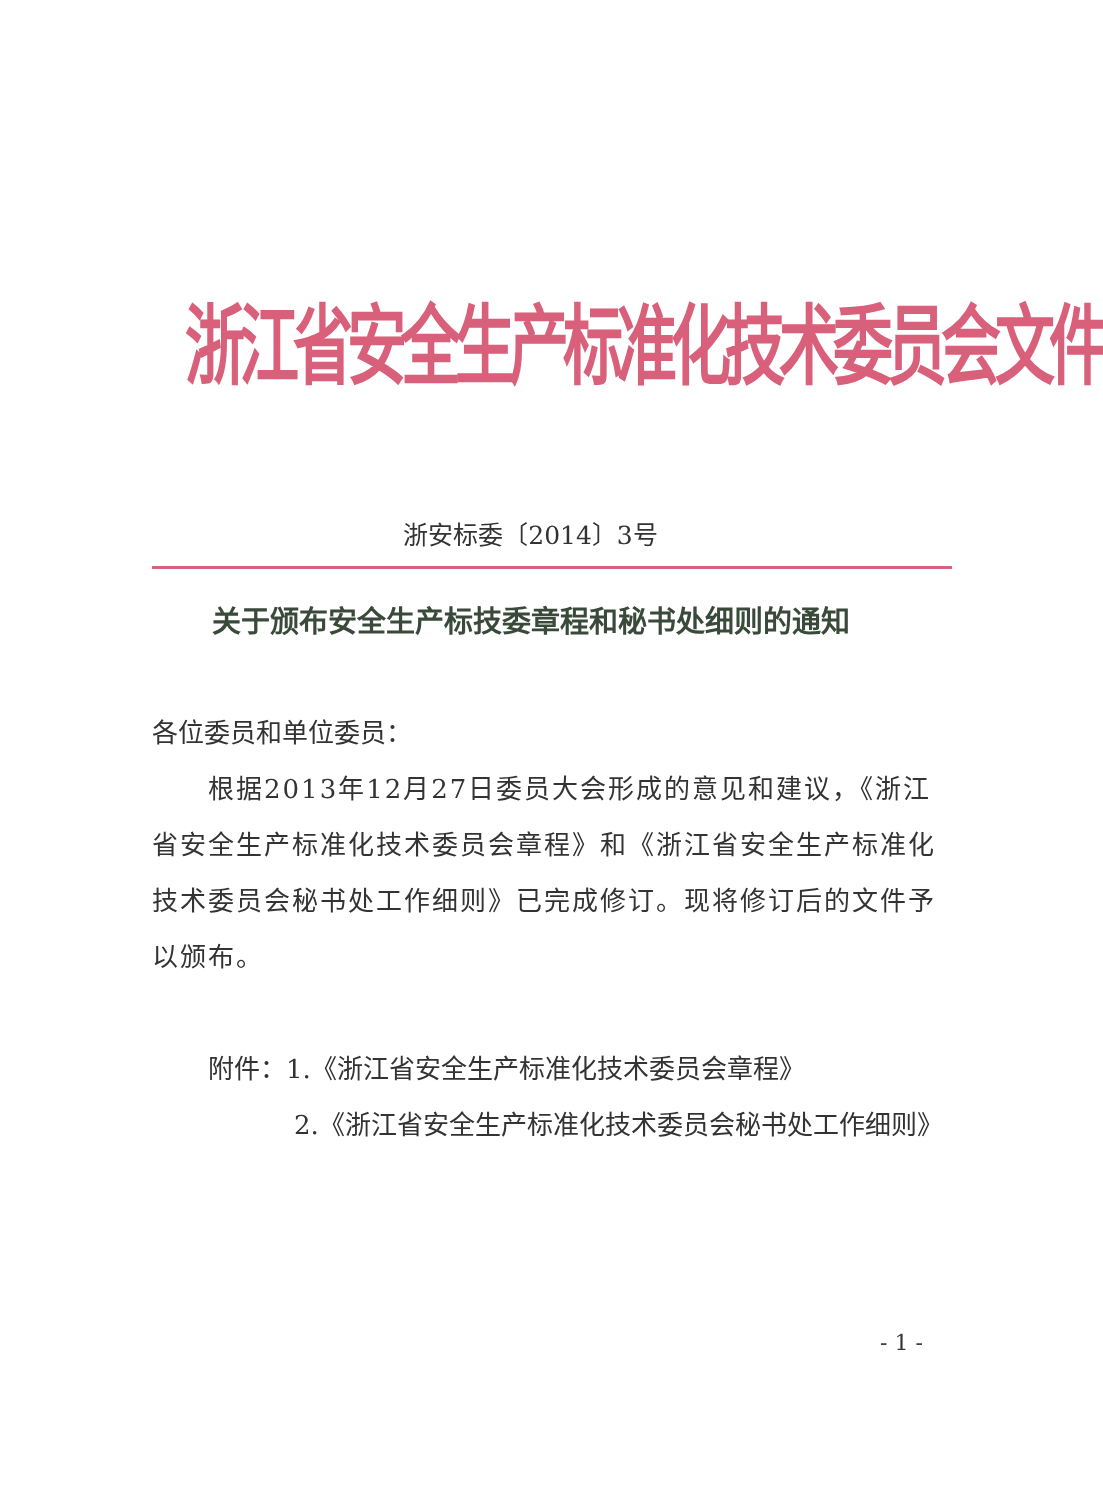浙江省安全生产标准化技术委员会文件
浙安标委〔2014〕3号
关于颁布安全生产标技委章程和秘书处细则的通知
各位委员和单位委员：
根据2013年12月27日委员大会形成的意见和建议，《浙江省安全生产标准化技术委员会章程》和《浙江省安全生产标准化技术委员会秘书处工作细则》已完成修订。现将修订后的文件予以颁布。
附件：1.《浙江省安全生产标准化技术委员会章程》
2.《浙江省安全生产标准化技术委员会秘书处工作细则》
- 1 -